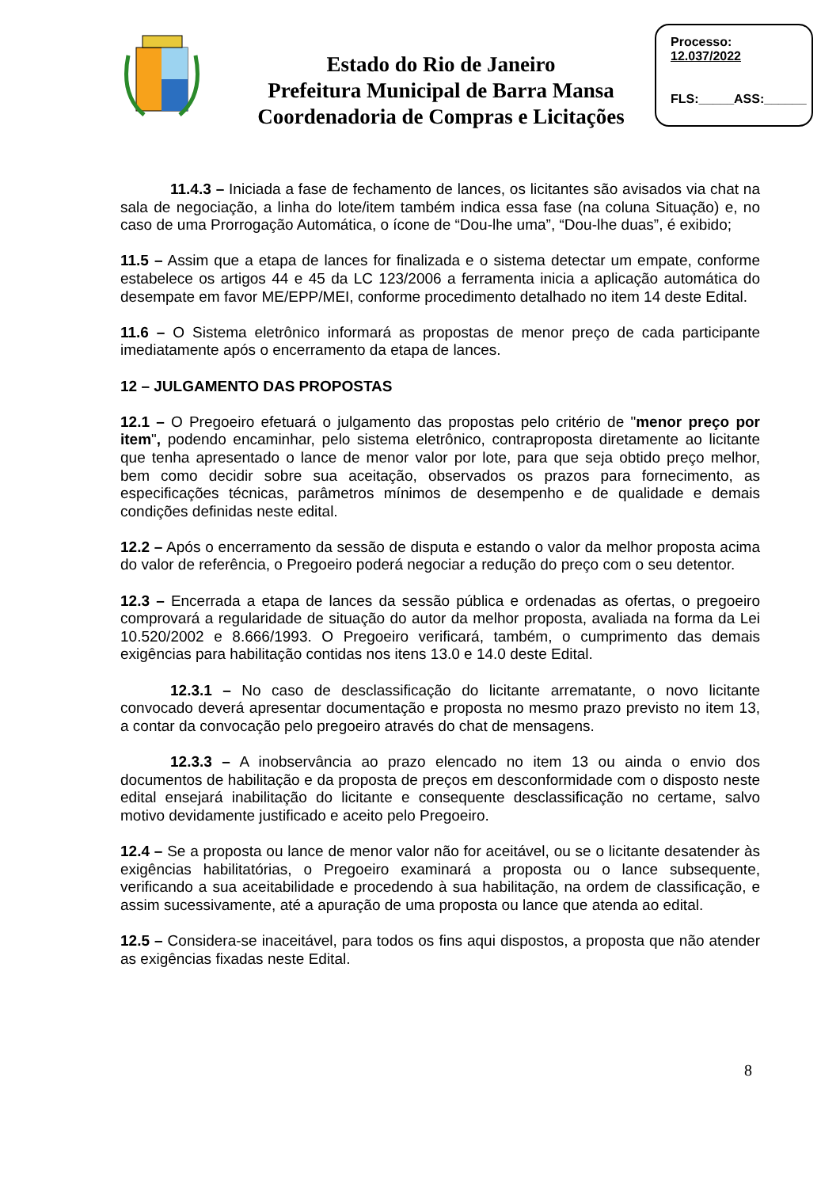Estado do Rio de Janeiro
Prefeitura Municipal de Barra Mansa
Coordenadoria de Compras e Licitações
Processo:
12.037/2022
FLS:_____ASS:______
11.4.3 – Iniciada a fase de fechamento de lances, os licitantes são avisados via chat na sala de negociação, a linha do lote/item também indica essa fase (na coluna Situação) e, no caso de uma Prorrogação Automática, o ícone de “Dou-lhe uma”, “Dou-lhe duas”, é exibido;
11.5 – Assim que a etapa de lances for finalizada e o sistema detectar um empate, conforme estabelece os artigos 44 e 45 da LC 123/2006 a ferramenta inicia a aplicação automática do desempate em favor ME/EPP/MEI, conforme procedimento detalhado no item 14 deste Edital.
11.6 – O Sistema eletrônico informará as propostas de menor preço de cada participante imediatamente após o encerramento da etapa de lances.
12 – JULGAMENTO DAS PROPOSTAS
12.1 – O Pregoeiro efetuará o julgamento das propostas pelo critério de "menor preço por item", podendo encaminhar, pelo sistema eletrônico, contraproposta diretamente ao licitante que tenha apresentado o lance de menor valor por lote, para que seja obtido preço melhor, bem como decidir sobre sua aceitação, observados os prazos para fornecimento, as especificações técnicas, parâmetros mínimos de desempenho e de qualidade e demais condições definidas neste edital.
12.2 – Após o encerramento da sessão de disputa e estando o valor da melhor proposta acima do valor de referência, o Pregoeiro poderá negociar a redução do preço com o seu detentor.
12.3 – Encerrada a etapa de lances da sessão pública e ordenadas as ofertas, o pregoeiro comprovará a regularidade de situação do autor da melhor proposta, avaliada na forma da Lei 10.520/2002 e 8.666/1993. O Pregoeiro verificará, também, o cumprimento das demais exigências para habilitação contidas nos itens 13.0 e 14.0 deste Edital.
12.3.1 – No caso de desclassificação do licitante arrematante, o novo licitante convocado deverá apresentar documentação e proposta no mesmo prazo previsto no item 13, a contar da convocação pelo pregoeiro através do chat de mensagens.
12.3.3 – A inobservância ao prazo elencado no item 13 ou ainda o envio dos documentos de habilitação e da proposta de preços em desconformidade com o disposto neste edital ensejará inabilitação do licitante e consequente desclassificação no certame, salvo motivo devidamente justificado e aceito pelo Pregoeiro.
12.4 – Se a proposta ou lance de menor valor não for aceitável, ou se o licitante desatender às exigências habilitatórias, o Pregoeiro examinará a proposta ou o lance subsequente, verificando a sua aceitabilidade e procedendo à sua habilitação, na ordem de classificação, e assim sucessivamente, até a apuração de uma proposta ou lance que atenda ao edital.
12.5 – Considera-se inaceitável, para todos os fins aqui dispostos, a proposta que não atender as exigências fixadas neste Edital.
8